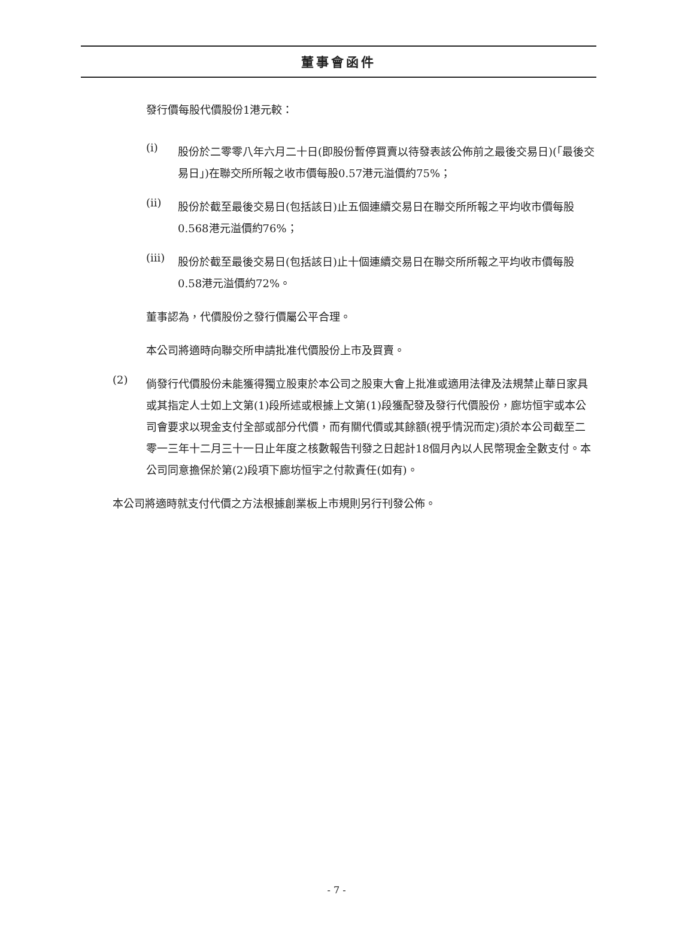董事會函件
發行價每股代價股份1港元較：
(i)
股份於二零零八年六月二十日(即股份暫停買賣以待發表該公佈前之最後交易日)(「最後交易日」)在聯交所所報之收市價每股0.57港元溢價約75%；
(ii)
股份於截至最後交易日(包括該日)止五個連續交易日在聯交所所報之平均收市價每股0.568港元溢價約76%；
(iii)
股份於截至最後交易日(包括該日)止十個連續交易日在聯交所所報之平均收市價每股0.58港元溢價約72%。
董事認為，代價股份之發行價屬公平合理。
本公司將適時向聯交所申請批准代價股份上市及買賣。
(2)
倘發行代價股份未能獲得獨立股東於本公司之股東大會上批准或適用法律及法規禁止華日家具或其指定人士如上文第(1)段所述或根據上文第(1)段獲配發及發行代價股份，廊坊恒宇或本公司會要求以現金支付全部或部分代價，而有關代價或其餘額(視乎情況而定)須於本公司截至二零一三年十二月三十一日止年度之核數報告刊發之日起計18個月內以人民幣現金全數支付。本公司同意擔保於第(2)段項下廊坊恒宇之付款責任(如有)。
本公司將適時就支付代價之方法根據創業板上市規則另行刊發公佈。
- 7 -